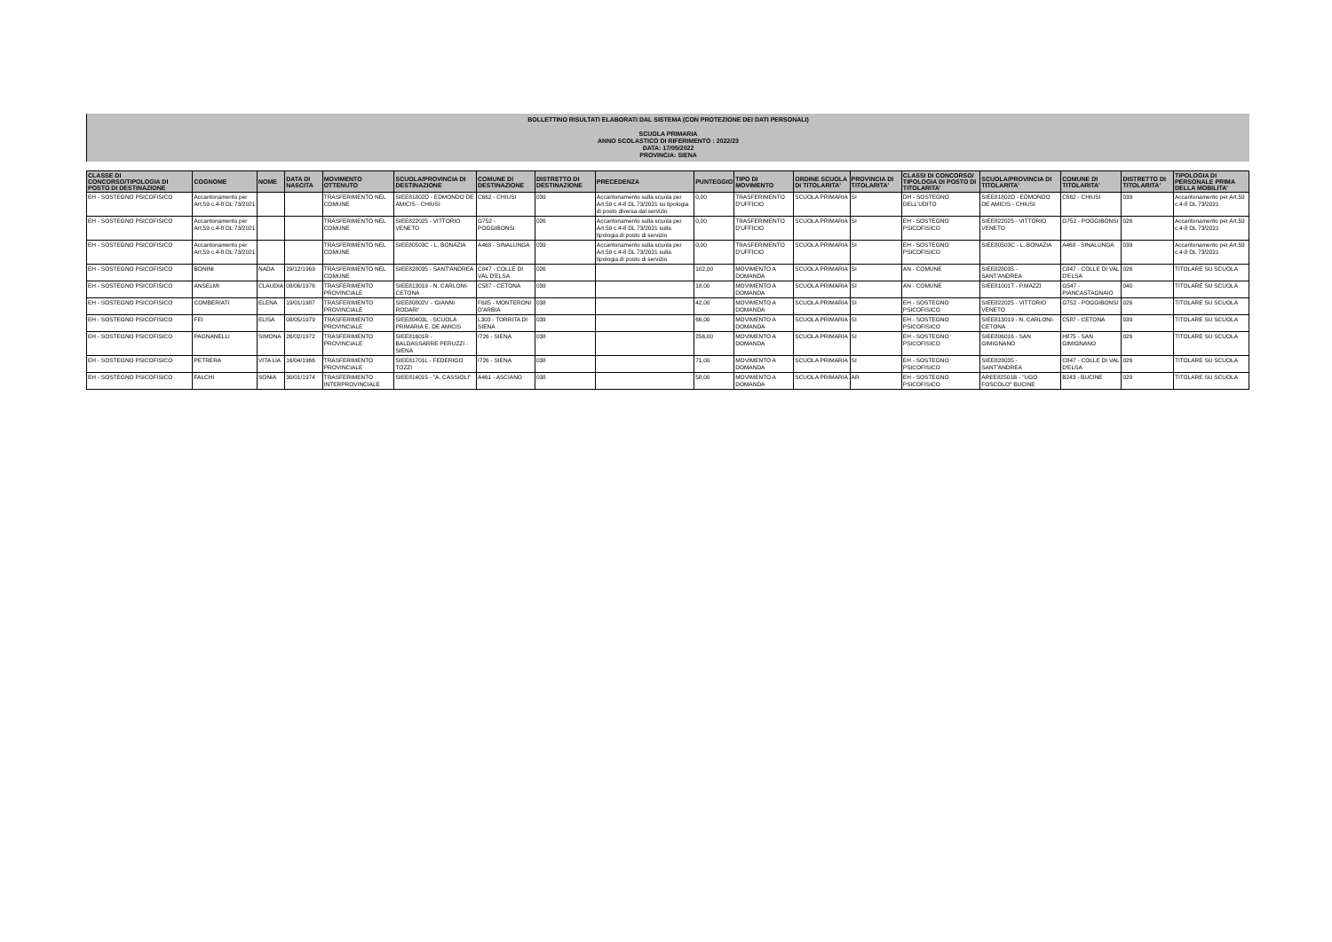BOLLETTINO RISULTATI ELABORATI DAL SISTEMA (CON PROTEZIONE DEI DATI PERSONALI)
SCUOLA PRIMARIA
ANNO SCOLASTICO DI RIFERIMENTO : 2022/23
DATA: 17/05/2022
PROVINCIA: SIENA
| CLASSE DI CONCORSO/TIPOLOGIA DI POSTO DI DESTINAZIONE | COGNOME | NOME | DATA DI NASCITA | MOVIMENTO OTTENUTO | SCUOLA/PROVINCIA DI DESTINAZIONE | COMUNE DI DESTINAZIONE | DISTRETTO DI DESTINAZIONE | PRECEDENZA | PUNTEGGIO | TIPO DI MOVIMENTO | ORDINE SCUOLA DI TITOLARITA' | PROVINCIA DI TITOLARITA' | CLASSI DI CONCORSO/ TIPOLOGIA DI POSTO DI TITOLARITA' | SCUOLA/PROVINCIA DI TITOLARITA' | COMUNE DI TITOLARITA' | DISTRETTO DI TITOLARITA' | TIPOLOGIA DI PERSONALE PRIMA DELLA MOBILITA' |
| --- | --- | --- | --- | --- | --- | --- | --- | --- | --- | --- | --- | --- | --- | --- | --- | --- | --- |
| EH - SOSTEGNO PSICOFISICO | Accantonamento per Art.59 c.4-8 DL 73/2021 | | | TRASFERIMENTO NEL COMUNE | SIEE81802D - EDMONDO DE AMICIS - CHIUSI | C662 - CHIUSI | 039 | Accantonamento sulla scuola per Art.59 c.4-8 DL 73/2021 su tipologia di posto diversa dal servizio | 0,00 | TRASFERIMENTO D'UFFICIO | SCUOLA PRIMARIA | SI | DH - SOSTEGNO DELL'UDITO | SIEE81802D - EDMONDO DE AMICIS - CHIUSI | C662 - CHIUSI | 039 | Accantonamento per Art.59 c.4-8 DL 73/2021 |
| EH - SOSTEGNO PSICOFISICO | Accantonamento per Art.59 c.4-8 DL 73/2021 | | | TRASFERIMENTO NEL COMUNE | SIEE822025 - VITTORIO VENETO | G752 - POGGIBONSI | 026 | Accantonamento sulla scuola per Art.59 c.4-8 DL 73/2021 sulla tipologia di posto di servizio | 0,00 | TRASFERIMENTO D'UFFICIO | SCUOLA PRIMARIA | SI | EH - SOSTEGNO PSICOFISICO | SIEE822025 - VITTORIO VENETO | G752 - POGGIBONSI | 026 | Accantonamento per Art.59 c.4-8 DL 73/2021 |
| EH - SOSTEGNO PSICOFISICO | Accantonamento per Art.59 c.4-8 DL 73/2021 | | | TRASFERIMENTO NEL COMUNE | SIEE80503C - L. BONAZIA | A468 - SINALUNGA | 039 | Accantonamento sulla scuola per Art.59 c.4-8 DL 73/2021 sulla tipologia di posto di servizio | 0,00 | TRASFERIMENTO D'UFFICIO | SCUOLA PRIMARIA | SI | EH - SOSTEGNO PSICOFISICO | SIEE80503C - L. BONAZIA | A468 - SINALUNGA | 039 | Accantonamento per Art.59 c.4-8 DL 73/2021 |
| EH - SOSTEGNO PSICOFISICO | BONINI | NADA | 29/12/1969 | TRASFERIMENTO NEL COMUNE | SIEE828035 - SANT'ANDREA | C847 - COLLE DI VAL D'ELSA | 026 | | 102,00 | MOVIMENTO A DOMANDA | SCUOLA PRIMARIA | SI | AN - COMUNE | SIEE828035 - SANT'ANDREA | C847 - COLLE DI VAL D'ELSA | 026 | TITOLARE SU SCUOLA |
| EH - SOSTEGNO PSICOFISICO | ANSELMI | CLAUDIA | 08/06/1976 | TRASFERIMENTO PROVINCIALE | SIEE813019 - N. CARLONI-CETONA | C587 - CETONA | 039 | | 18,00 | MOVIMENTO A DOMANDA | SCUOLA PRIMARIA | SI | AN - COMUNE | SIEE81001T - P.MAZZI | G547 - PIANCASTAGNAIO | 040 | TITOLARE SU SCUOLA |
| EH - SOSTEGNO PSICOFISICO | COMBERIATI | ELENA | 19/01/1987 | TRASFERIMENTO PROVINCIALE | SIEE80802V - 'GIANNI RODARI' | F605 - MONTERONI D'ARBIA | 038 | | 42,00 | MOVIMENTO A DOMANDA | SCUOLA PRIMARIA | SI | EH - SOSTEGNO PSICOFISICO | SIEE822025 - VITTORIO VENETO | G752 - POGGIBONSI | 026 | TITOLARE SU SCUOLA |
| EH - SOSTEGNO PSICOFISICO | FEI | ELISA | 08/05/1979 | TRASFERIMENTO PROVINCIALE | SIEE80403L - SCUOLA PRIMARIA E. DE AMICIS | L303 - TORRITA DI SIENA | 039 | | 66,00 | MOVIMENTO A DOMANDA | SCUOLA PRIMARIA | SI | EH - SOSTEGNO PSICOFISICO | SIEE813019 - N. CARLONI-CETONA | C587 - CETONA | 039 | TITOLARE SU SCUOLA |
| EH - SOSTEGNO PSICOFISICO | PAGNANELLI | SIMONA | 26/02/1972 | TRASFERIMENTO PROVINCIALE | SIEE81601R - BALDASSARRE PERUZZI - SIENA | I726 - SIENA | 038 | | 256,00 | MOVIMENTO A DOMANDA | SCUOLA PRIMARIA | SI | EH - SOSTEGNO PSICOFISICO | SIEE806016 - SAN GIMIGNANO | H875 - SAN GIMIGNANO | 026 | TITOLARE SU SCUOLA |
| EH - SOSTEGNO PSICOFISICO | PETRERA | VITA LIA | 16/04/1966 | TRASFERIMENTO PROVINCIALE | SIEE81701L - FEDERIGO TOZZI | I726 - SIENA | 038 | | 71,00 | MOVIMENTO A DOMANDA | SCUOLA PRIMARIA | SI | EH - SOSTEGNO PSICOFISICO | SIEE828035 - SANT'ANDREA | C847 - COLLE DI VAL D'ELSA | 026 | TITOLARE SU SCUOLA |
| EH - SOSTEGNO PSICOFISICO | FALCHI | SONIA | 30/01/1974 | TRASFERIMENTO INTERPROVINCIALE | SIEE814015 - "A. CASSIOLI" | A461 - ASCIANO | 038 | | 58,00 | MOVIMENTO A DOMANDA | SCUOLA PRIMARIA | AR | EH - SOSTEGNO PSICOFISICO | AREE82501B - "UGO FOSCOLO" BUCINE | B243 - BUCINE | 028 | TITOLARE SU SCUOLA |